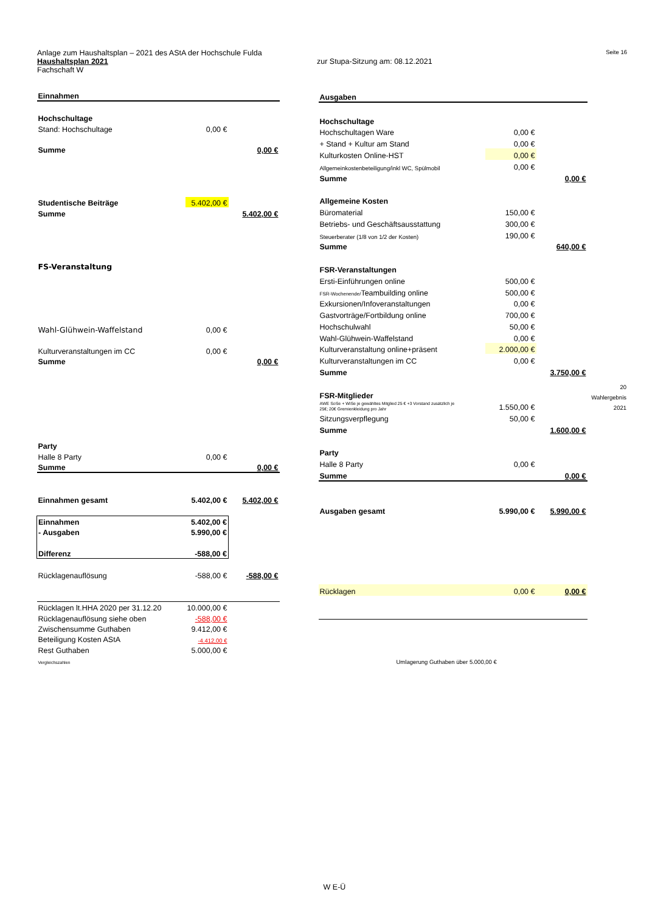Anlage zum Haushaltsplan – 2021 des AStA der Hochschule Fulda Seite 16
Haushaltsplan 2021 zur Stupa-Sitzung am: 08.12.2021
Fachschaft W
| Einnahmen | | |
| Hochschultage | | |
| Stand: Hochschultage | 0,00 € | |
| Summe | | 0,00 € |
| Studentische Beiträge | 5.402,00 € | |
| Summe | | 5.402,00 € |
| FS-Veranstaltung | | |
| Wahl-Glühwein-Waffelstand | 0,00 € | |
| Kulturveranstaltungen im CC | 0,00 € | |
| Summe | | 0,00 € |
| Party | | |
| Halle 8 Party | 0,00 € | |
| Summe | | 0,00 € |
| Einnahmen gesamt | 5.402,00 € | 5.402,00 € |
| Einnahmen | 5.402,00 € | |
| - Ausgaben | 5.990,00 € | |
| Differenz | -588,00 € | |
| Rücklagenauflösung | -588,00 € | -588,00 € |
| Rücklagen lt.HHA 2020 per 31.12.20 | 10.000,00 € | |
| Rücklagenauflösung siehe oben | -588,00 € | |
| Zwischensumme Guthaben | 9.412,00 € | |
| Beteiligung Kosten AStA | -4.412,00 € | |
| Rest Guthaben | 5.000,00 € | |
| Vergleichszahlen | | |
| Ausgaben | | |
| Hochschultage | | |
| Hochschultagen Ware | 0,00 € | |
| + Stand + Kultur am Stand | 0,00 € | |
| Kulturkosten Online-HST | 0,00 € | |
| Allgemeinkostenbeteiligung/inkl WC, Spülmobil | 0,00 € | |
| Summe | | 0,00 € |
| Allgemeine Kosten | | |
| Büromaterial | 150,00 € | |
| Betriebs- und Geschäftsausstattung | 300,00 € | |
| Steuerberater (1/8 von 1/2 der Kosten) | 190,00 € | |
| Summe | | 640,00 € |
| FSR-Veranstaltungen | | |
| Ersti-Einführungen online | 500,00 € | |
| FSR-Wochenende/ Teambuilding online | 500,00 € | |
| Exkursionen/Infoveranstaltungen | 0,00 € | |
| Gastvorträge/Fortbildung online | 700,00 € | |
| Hochschulwahl | 50,00 € | |
| Wahl-Glühwein-Waffelstand | 0,00 € | |
| Kulturveranstaltung online+präsent | 2.000,00 € | |
| Kulturveranstaltungen im CC | 0,00 € | |
| Summe | | 3.750,00 € |
| FSR-Mitglieder | | |
| AWE SoSe + WiSe je gewähltes Mitglied 25 € +3 Vorstand zusätzlich je 25€; 20€ Gremienkleidung pro Jahr | 1.550,00 € | |
| Sitzungsverpflegung | 50,00 € | |
| Summe | | 1.600,00 € |
| Party | | |
| Halle 8 Party | 0,00 € | |
| Summe | | 0,00 € |
| Ausgaben gesamt | 5.990,00 € | 5.990,00 € |
| Rücklagen | 0,00 € | 0,00 € |
| Umlagerung Guthaben über 5.000,00 € | | |
20
Wahlergebnis
2021
W E-Ü